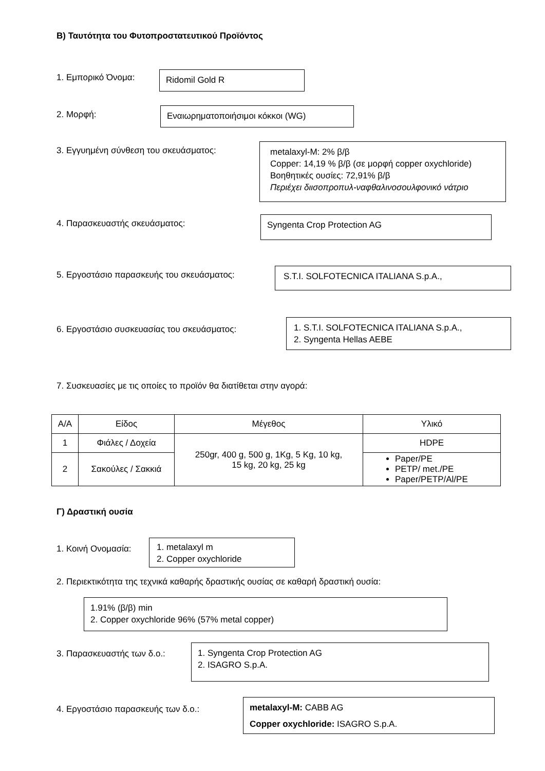Β) Ταυτότητα του Φυτοπροστατευτικού Προϊόντος
1. Εμπορικό Όνομα:
Ridomil Gold R
2. Μορφή:
Εναιωρηματοποιήσιμοι κόκκοι (WG)
3. Εγγυημένη σύνθεση του σκευάσματος:
metalaxyl-M: 2% β/β
Copper: 14,19 % β/β (σε μορφή copper oxychloride)
Βοηθητικές ουσίες: 72,91% β/β
Περιέχει διισοπροπυλ-ναφθαλινοσουλφονικό νάτριο
4. Παρασκευαστής σκευάσματος:
Syngenta Crop Protection AG
5. Εργοστάσιο παρασκευής του σκευάσματος:
S.T.I. SOLFOTECNICA ITALIANA S.p.A.,
6. Εργοστάσιο συσκευασίας του σκευάσματος:
1. S.T.I. SOLFOTECNICA ITALIANA S.p.A.,
2. Syngenta Hellas AEBE
7. Συσκευασίες με τις οποίες το προϊόν θα διατίθεται στην αγορά:
| Α/Α | Είδος | Μέγεθος | Υλικό |
| --- | --- | --- | --- |
| 1 | Φιάλες / Δοχεία | 250gr, 400 g, 500 g, 1Kg, 5 Kg, 10 kg, 15 kg, 20 kg, 25 kg | HDPE |
| 2 | Σακούλες / Σακκιά | | Paper/PE PETP/ met./PE Paper/PETP/Al/PE |
Γ) Δραστική ουσία
1. Κοινή Ονομασία:
1. metalaxyl m
2. Copper oxychloride
2. Περιεκτικότητα της τεχνικά καθαρής δραστικής ουσίας σε καθαρή δραστική ουσία:
1.91% (β/β) min
2. Copper oxychloride 96% (57% metal copper)
3. Παρασκευαστής των δ.ο.:
1. Syngenta Crop Protection AG
2. ISAGRO S.p.A.
4. Εργοστάσιο παρασκευής των δ.ο.:
metalaxyl-M: CABB AG
Copper oxychloride: ISAGRO S.p.A.